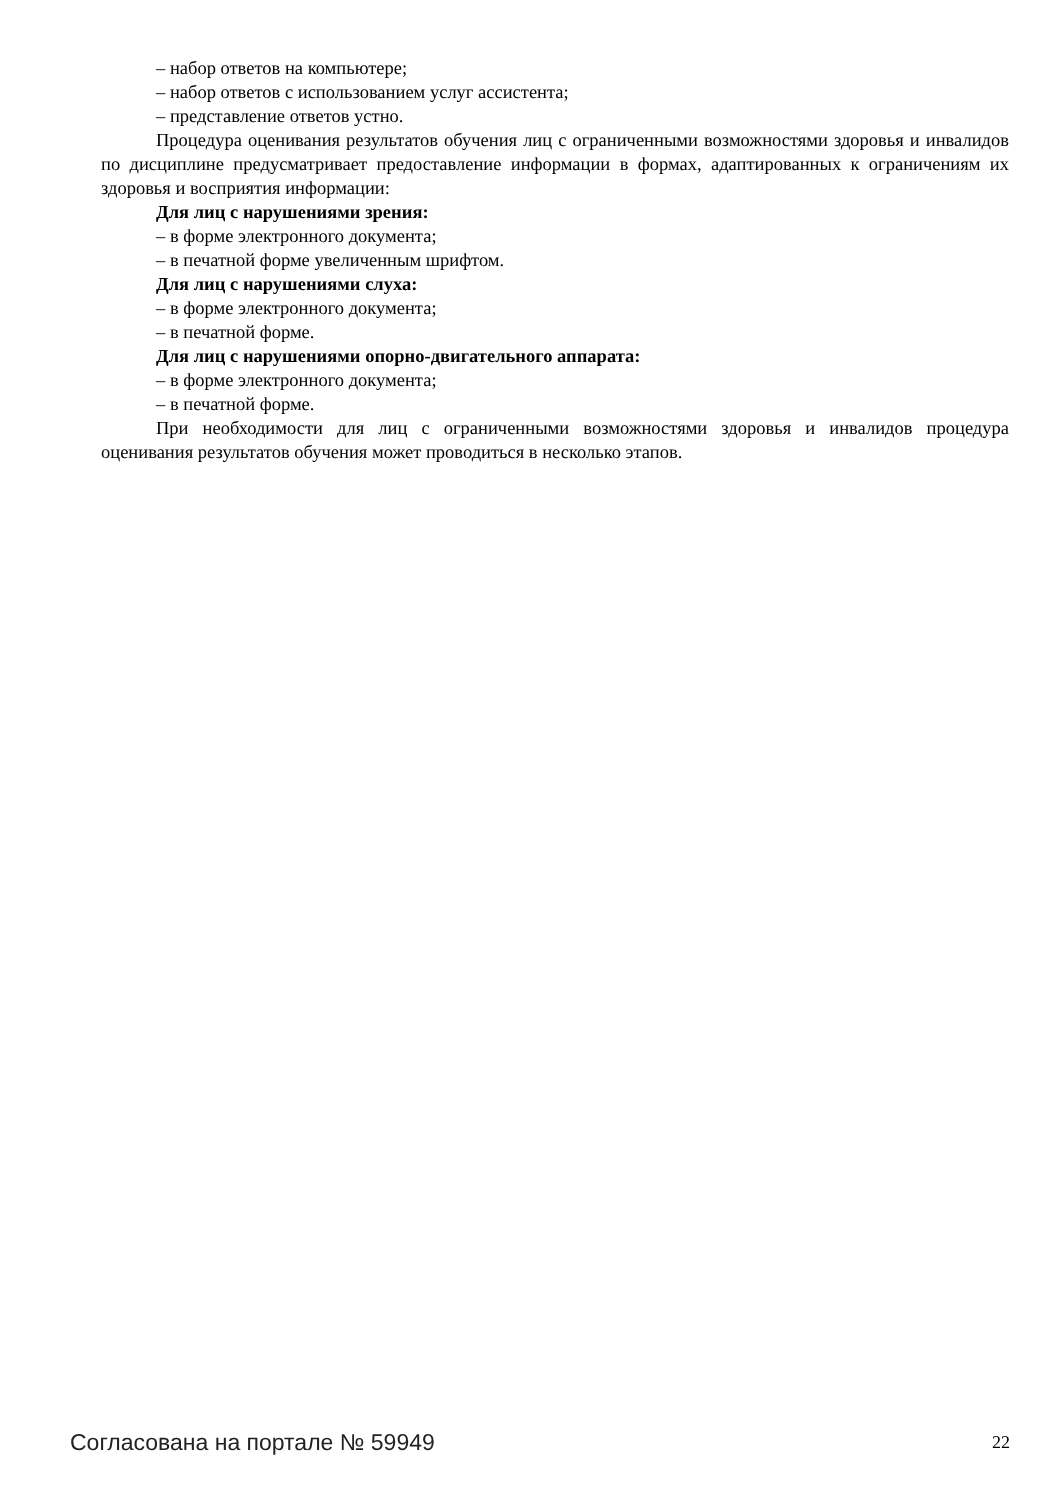– набор ответов на компьютере;
– набор ответов с использованием услуг ассистента;
– представление ответов устно.
Процедура оценивания результатов обучения лиц с ограниченными возможностями здоровья и инвалидов по дисциплине предусматривает предоставление информации в формах, адаптированных к ограничениям их здоровья и восприятия информации:
Для лиц с нарушениями зрения:
– в форме электронного документа;
– в печатной форме увеличенным шрифтом.
Для лиц с нарушениями слуха:
– в форме электронного документа;
– в печатной форме.
Для лиц с нарушениями опорно-двигательного аппарата:
– в форме электронного документа;
– в печатной форме.
При необходимости для лиц с ограниченными возможностями здоровья и инвалидов процедура оценивания результатов обучения может проводиться в несколько этапов.
Согласована на портале № 59949 22